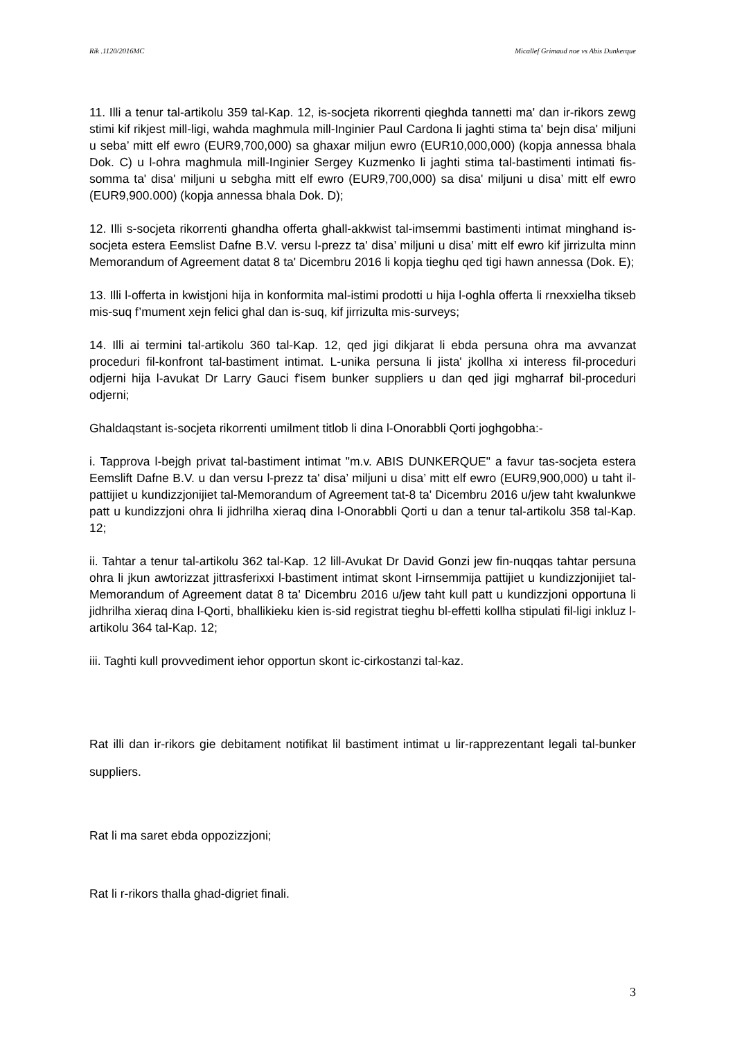Rik .1120/2016MC Micallef Grimaud noe vs Abis Dunkerque
11. Illi a tenur tal-artikolu 359 tal-Kap. 12, is-socjeta rikorrenti qieghda tannetti ma' dan ir-rikors zewg stimi kif rikjest mill-ligi, wahda maghmula mill-Inginier Paul Cardona li jaghti stima ta' bejn disa' miljuni u seba’ mitt elf ewro (EUR9,700,000) sa ghaxar miljun ewro (EUR10,000,000) (kopja annessa bhala Dok. C) u l-ohra maghmula mill-Inginier Sergey Kuzmenko li jaghti stima tal-bastimenti intimati fis-somma ta' disa' miljuni u sebgha mitt elf ewro (EUR9,700,000) sa disa' miljuni u disa’ mitt elf ewro (EUR9,900.000) (kopja annessa bhala Dok. D);
12. Illi s-socjeta rikorrenti ghandha offerta ghall-akkwist tal-imsemmi bastimenti intimat minghand is-socjeta estera Eemslist Dafne B.V. versu l-prezz ta' disa’ miljuni u disa’ mitt elf ewro kif jirrizulta minn Memorandum of Agreement datat 8 ta' Dicembru 2016 li kopja tieghu qed tigi hawn annessa (Dok. E);
13. Illi l-offerta in kwistjoni hija in konformita mal-istimi prodotti u hija l-oghla offerta li rnexxielha tikseb mis-suq f’mument xejn felici ghal dan is-suq, kif jirrizulta mis-surveys;
14. Illi ai termini tal-artikolu 360 tal-Kap. 12, qed jigi dikjarat li ebda persuna ohra ma avvanzat proceduri fil-konfront tal-bastiment intimat. L-unika persuna li jista' jkollha xi interess fil-proceduri odjerni hija l-avukat Dr Larry Gauci f'isem bunker suppliers u dan qed jigi mgharraf bil-proceduri odjerni;
Ghaldaqstant is-socjeta rikorrenti umilment titlob li dina l-Onorabbli Qorti joghgobha:-
i. Tapprova l-bejgh privat tal-bastiment intimat "m.v. ABIS DUNKERQUE" a favur tas-socjeta estera Eemslift Dafne B.V. u dan versu l-prezz ta' disa’ miljuni u disa’ mitt elf ewro (EUR9,900,000) u taht il-pattijiet u kundizzjonijiet tal-Memorandum of Agreement tat-8 ta' Dicembru 2016 u/jew taht kwalunkwe patt u kundizzjoni ohra li jidhrilha xieraq dina l-Onorabbli Qorti u dan a tenur tal-artikolu 358 tal-Kap. 12;
ii. Tahtar a tenur tal-artikolu 362 tal-Kap. 12 lill-Avukat Dr David Gonzi jew fin-nuqqas tahtar persuna ohra li jkun awtorizzat jittrasferixxi l-bastiment intimat skont l-irnsemmija pattijiet u kundizzjonijiet tal-Memorandum of Agreement datat 8 ta' Dicembru 2016 u/jew taht kull patt u kundizzjoni opportuna li jidhrilha xieraq dina l-Qorti, bhallikieku kien is-sid registrat tieghu bl-effetti kollha stipulati fil-ligi inkluz l-artikolu 364 tal-Kap. 12;
iii. Taghti kull provvediment iehor opportun skont ic-cirkostanzi tal-kaz.
Rat illi dan ir-rikors gie debitament notifikat lil bastiment intimat u lir-rapprezentant legali tal-bunker suppliers.
Rat li ma saret ebda oppozizzjoni;
Rat li r-rikors thalla ghad-digriet finali.
3